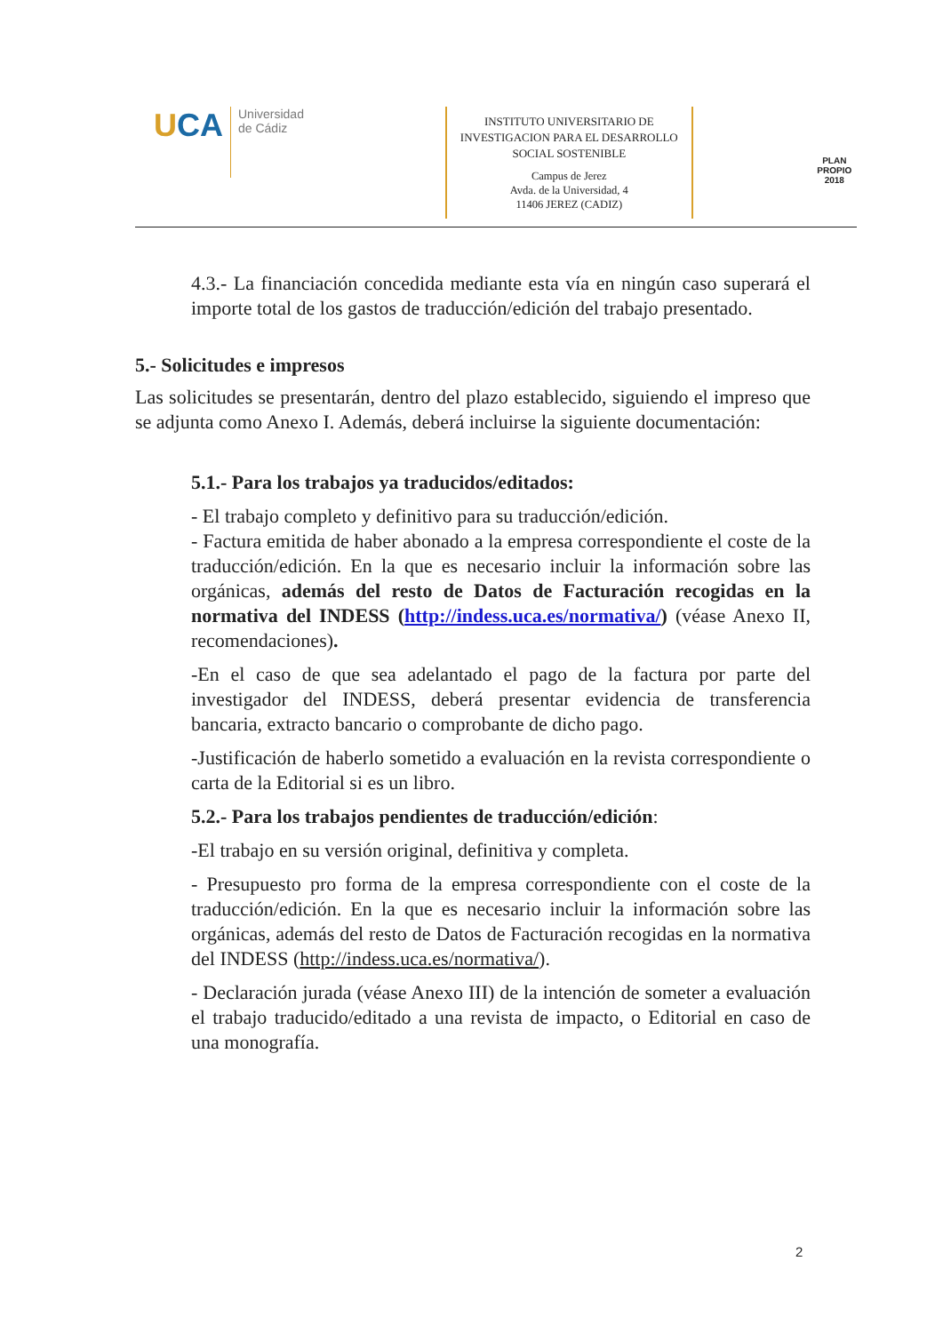UCA
Universidad
de Cádiz
INSTITUTO UNIVERSITARIO DE INVESTIGACION PARA EL DESARROLLO SOCIAL SOSTENIBLE
Campus de Jerez
Avda. de la Universidad, 4
11406 JEREZ (CADIZ)
PLAN PROPIO
2018
4.3.- La financiación concedida mediante esta vía en ningún caso superará el importe total de los gastos de traducción/edición del trabajo presentado.
5.- Solicitudes e impresos
Las solicitudes se presentarán, dentro del plazo establecido, siguiendo el impreso que se adjunta como Anexo I. Además, deberá incluirse la siguiente documentación:
5.1.- Para los trabajos ya traducidos/editados:
- El trabajo completo y definitivo para su traducción/edición.
- Factura emitida de haber abonado a la empresa correspondiente el coste de la traducción/edición. En la que es necesario incluir la información sobre las orgánicas, además del resto de Datos de Facturación recogidas en la normativa del INDESS (http://indess.uca.es/normativa/) (véase Anexo II, recomendaciones).
-En el caso de que sea adelantado el pago de la factura por parte del investigador del INDESS, deberá presentar evidencia de transferencia bancaria, extracto bancario o comprobante de dicho pago.
-Justificación de haberlo sometido a evaluación en la revista correspondiente o carta de la Editorial si es un libro.
5.2.- Para los trabajos pendientes de traducción/edición:
-El trabajo en su versión original, definitiva y completa.
- Presupuesto pro forma de la empresa correspondiente con el coste de la traducción/edición. En la que es necesario incluir la información sobre las orgánicas, además del resto de Datos de Facturación recogidas en la normativa del INDESS (http://indess.uca.es/normativa/).
- Declaración jurada (véase Anexo III) de la intención de someter a evaluación el trabajo traducido/editado a una revista de impacto, o Editorial en caso de una monografía.
2